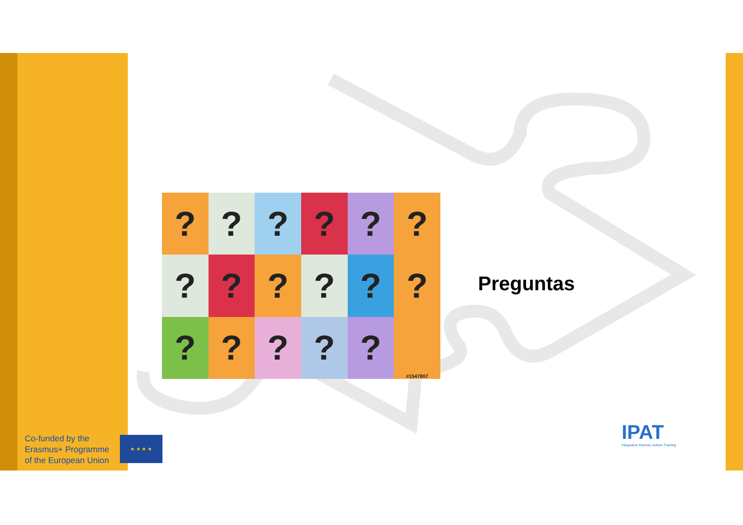?
?
?
?
?
?
?
?
?
?
?
?
?
?
?
?
?
#1547807
Preguntas
Co-funded by the
Erasmus+ Programme
of the European Union
★ ★ ★ ★
IPAT
Integrative Parents' Autism Training